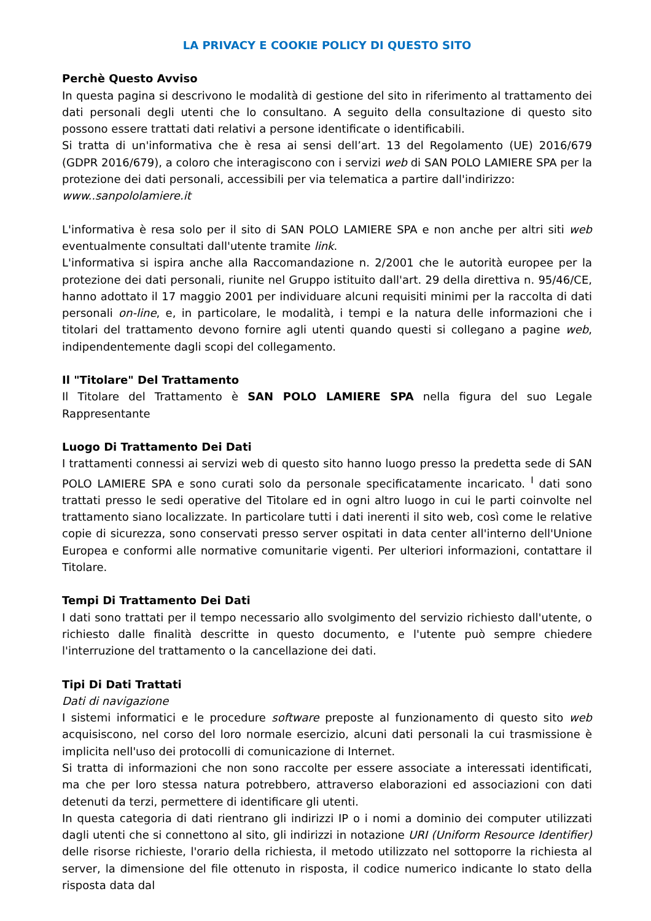LA PRIVACY E COOKIE POLICY DI QUESTO SITO
Perchè Questo Avviso
In questa pagina si descrivono le modalità di gestione del sito in riferimento al trattamento dei dati personali degli utenti che lo consultano. A seguito della consultazione di questo sito possono essere trattati dati relativi a persone identificate o identificabili.
Si tratta di un'informativa che è resa ai sensi dell’art. 13 del Regolamento (UE) 2016/679 (GDPR 2016/679), a coloro che interagiscono con i servizi web di SAN POLO LAMIERE SPA per la protezione dei dati personali, accessibili per via telematica a partire dall'indirizzo:
www..sanpololamiere.it
L'informativa è resa solo per il sito di SAN POLO LAMIERE SPA e non anche per altri siti web eventualmente consultati dall'utente tramite link.
L'informativa si ispira anche alla Raccomandazione n. 2/2001 che le autorità europee per la protezione dei dati personali, riunite nel Gruppo istituito dall'art. 29 della direttiva n. 95/46/CE, hanno adottato il 17 maggio 2001 per individuare alcuni requisiti minimi per la raccolta di dati personali on-line, e, in particolare, le modalità, i tempi e la natura delle informazioni che i titolari del trattamento devono fornire agli utenti quando questi si collegano a pagine web, indipendentemente dagli scopi del collegamento.
Il "Titolare" Del Trattamento
Il Titolare del Trattamento è SAN POLO LAMIERE SPA nella figura del suo Legale Rappresentante
Luogo Di Trattamento Dei Dati
I trattamenti connessi ai servizi web di questo sito hanno luogo presso la predetta sede di SAN POLO LAMIERE SPA e sono curati solo da personale specificatamente incaricato. <sup>I</sup> dati sono trattati presso le sedi operative del Titolare ed in ogni altro luogo in cui le parti coinvolte nel trattamento siano localizzate. In particolare tutti i dati inerenti il sito web, così come le relative copie di sicurezza, sono conservati presso server ospitati in data center all'interno dell'Unione Europea e conformi alle normative comunitarie vigenti. Per ulteriori informazioni, contattare il Titolare.
Tempi Di Trattamento Dei Dati
I dati sono trattati per il tempo necessario allo svolgimento del servizio richiesto dall'utente, o richiesto dalle finalità descritte in questo documento, e l'utente può sempre chiedere l'interruzione del trattamento o la cancellazione dei dati.
Tipi Di Dati Trattati
Dati di navigazione
I sistemi informatici e le procedure software preposte al funzionamento di questo sito web acquisiscono, nel corso del loro normale esercizio, alcuni dati personali la cui trasmissione è implicita nell'uso dei protocolli di comunicazione di Internet.
Si tratta di informazioni che non sono raccolte per essere associate a interessati identificati, ma che per loro stessa natura potrebbero, attraverso elaborazioni ed associazioni con dati detenuti da terzi, permettere di identificare gli utenti.
In questa categoria di dati rientrano gli indirizzi IP o i nomi a dominio dei computer utilizzati dagli utenti che si connettono al sito, gli indirizzi in notazione URI (Uniform Resource Identifier) delle risorse richieste, l'orario della richiesta, il metodo utilizzato nel sottoporre la richiesta al server, la dimensione del file ottenuto in risposta, il codice numerico indicante lo stato della risposta data dal